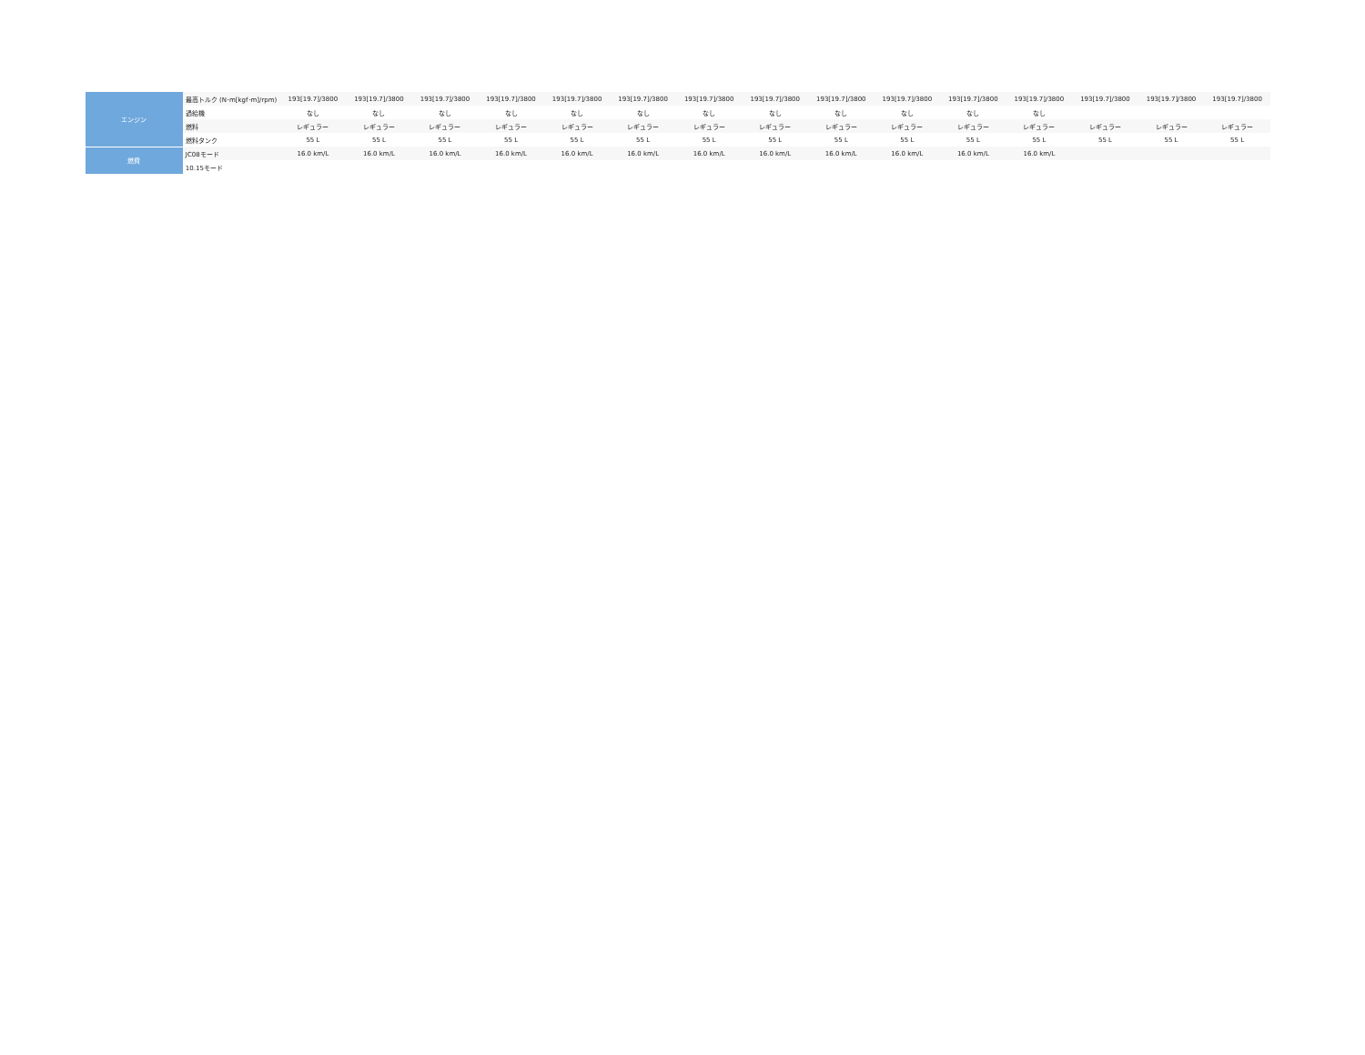| エンジン | 最高トルク (N･m[kgf･m]/rpm) | 193[19.7]/3800 | 193[19.7]/3800 | 193[19.7]/3800 | 193[19.7]/3800 | 193[19.7]/3800 | 193[19.7]/3800 | 193[19.7]/3800 | 193[19.7]/3800 | 193[19.7]/3800 | 193[19.7]/3800 | 193[19.7]/3800 | 193[19.7]/3800 | 193[19.7]/3800 | 193[19.7]/3800 | 193[19.7]/3800 |
| | 過給機 | なし | なし | なし | なし | なし | なし | なし | なし | なし | なし | なし | なし | | | |
| | 燃料 | レギュラー | レギュラー | レギュラー | レギュラー | レギュラー | レギュラー | レギュラー | レギュラー | レギュラー | レギュラー | レギュラー | レギュラー | レギュラー | レギュラー | レギュラー |
| | 燃料タンク | 55 L | 55 L | 55 L | 55 L | 55 L | 55 L | 55 L | 55 L | 55 L | 55 L | 55 L | 55 L | 55 L | 55 L | 55 L |
| 燃費 | JC08モード | 16.0 km/L | 16.0 km/L | 16.0 km/L | 16.0 km/L | 16.0 km/L | 16.0 km/L | 16.0 km/L | 16.0 km/L | 16.0 km/L | 16.0 km/L | 16.0 km/L | 16.0 km/L | | | |
| | 10.15モード | | | | | | | | | | | | | | | |